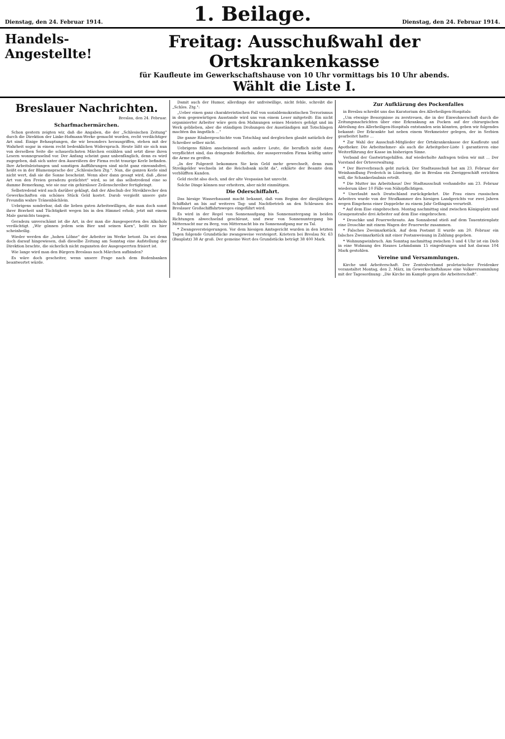Dienstag, den 24. Februar 1914.
1. Beilage.
Dienstag, den 24. Februar 1914.
Handels-Angestellte!
Freitag: Ausschußwahl der Ortskrankenkasse
für Kaufleute im Gewerkschaftshause von 10 Uhr vormittags bis 10 Uhr abends.
Wählt die Liste I.
Breslauer Nachrichten.
Breslau, den 24. Februar.
Scharfmachermärchen.
Schon gestern zeigten wir, daß die Angaben, die der „Schlesischen Zeitung" durch die Direktion der Linke-Hofmann-Werke gemacht worden, recht verdächtiger Art sind. Einige Behauptungen, die wir besonders herausgriffen, stehen mit der Wahrheit sogar in einem recht bedenklichen Widerspruch. Heute läßt sie sich nun von derselben Seite die schauerlichsten Märchen erzählen und setzt diese ihren Lesern wonnegruselnd vor. Der Anfang scheint ganz unbenfänglich, denn es wird zugegeben, daß sich unter den Ausreißern der Firma recht traurige Kerle befinden. Ihre Arbeitsleistungen und sonstigen Aufführungen sind nicht ganz einwandsfrei, heißt es in der Blumensprache der „Schlesischen Ztg.". Nun, die ganzen Kerle sind nicht wert, daß sie die Sonne bescheint. Wenn aber dann gesagt wird, daß „diese Art von den Freien geradezu gezüchtet" wird, so ist das selbstredend eine so dumme Bemerkung, wie sie nur ein gehirnloser Zeilenschreiber fertigbringt.
Selbstredend wird auch darüber geklagt, daß der Abschub der Streikbrecher den Gewerkschaften ein schönes Stück Geld kostet. Darob vergießt unsere gute Freundin wahre Tränenbächlein.
Uebrigens sonderbar, daß die lieben guten Arbeitswilligen, die man doch sonst ihrer Bravheit und Tüchtigkeit wegen bis in den Himmel erhob, jetzt mit einem Male garnichts taugen.
Geradezu unverschämt ist die Art, in der man die Ausgesperrten des Alkohols verdächtigt. „Wir gönnen jedem sein Bier und seinen Korn", heißt es hier scheinheilig.
Wieder werden die „hohen Löhne" der Arbeiter im Werke betont. Da sei denn doch darauf hingewiesen, daß dieselbe Zeitung am Sonntag eine Aufstellung der Direktion brachte, die sicherlich nicht zugunsten der Ausgesperrten frisiert ist.
Wie lange wird man den Bürgern Breslaus noch Märchen aufbinden?
Es wäre doch gescheiter, wenn unsere Frage nach dem Bodenbanken beantwortet würde.
Damit auch der Humor, allerdings der unfreiwillige, nicht fehle, schreibt die „Schles. Ztg.":
„Ueber einen ganz charakteristischen Fall von sozialdemokratischen Terrorismus in dem gegenwärtigen Ausstande wird uns von einem Leser mitgeteilt: Ein nicht organisierter Arbeiter wäre gern den Mahnungen seines Meisters gefolgt und im Werk geblieben, aber die ständigen Drohungen der Ausständigen mit Totschlagen machten ihn ängstlich ..."
Die ganze Räubergeschichte vom Totschlag und dergleichen glaubt natürlich der Schreiber selber nicht.
Uebrigens fühlen anscheinend auch andere Leute, die beruflich nicht dazu verpflichtet sind, das dringende Bedürfnis, der aussperrenden Firma kräftig unter die Arme zu greifen.
„In der Folgezeit bekommen Sie kein Geld mehr gewechselt, denn zum Streikgelder wechseln ist die Reichsbank nicht da", erklärte der Beamte dem verblüfften Kunden.
Geld riecht also doch, und der alte Vespasian hat unrecht.
Solche Dinge können nur erheitern, aber nicht einmütigen.
Die Oderschiffahrt.
Das hiesige Wasserbauamt macht bekannt, daß vom Beginn der diesjährigen Schiffahrt an bis auf weiteres Tag- und Nachtbetrieb an den Schleusen des Breslauer Großschiffahrtsweges eingeführt wird.
Es wird in der Regel von Sonnenaufgang bis Sonnenuntergang in beiden Richtungen abwechselnd geschleust, und zwar von Sonnenuntergang bis Mitternacht nur zu Berg, von Mitternacht bis zu Sonnenaufgang nur zu Tal.
* Zwangsversteigerungen. Vor dem hiesigen Amtsgericht wurden in den letzten Tagen folgende Grundstücke zwangsweise versteigert. Krietern bei Breslau Nr. 63 (Bauplatz) 38 Ar groß. Der gemeine Wert des Grundstücks beträgt 38 400 Mark.
Zur Aufklärung des Pockenfalles
in Breslau schreibt uns das Kuratorium des Allerheiligen-Hospitals:
„Um etwaige Besorgnisse zu zerstreuen, die in der Einwohnerschaft durch die Zeitungsnachrichten über eine Erkrankung an Pocken auf der chirurgischen Abteilung des Allerheiligen-Hospitals entstanden sein könnten, geben wir folgendes bekannt: Der Erkrankte hat neben einem Werkmeister gelegen, der in Serbien gearbeitet hatte ...
* Zur Wahl der Ausschuß-Mitglieder der Ortskrankenkasse der Kaufleute und Apotheker. Die Arbeitnehmer- als auch die Arbeitgeber-Liste 1 garantieren eine Weiterführung der Kasse im bisherigen Sinne.
Verband der Gastwirtsgehilfen. Auf wiederholte Anfragen teilen wir mit ... Der Vorstand der Ortsverwaltung.
* Der Bierverbrauch geht zurück. Der Stadtausschuß hat am 23. Februar der Weinhandlung Frederich in Lüneburg, die in Breslau ein Zweiggeschäft errichten will, die Schankerlaubnis erteilt.
* Die Mutter ins Arbeitshaus! Der Stadtausschuß verhandelte am 23. Februar wiederum über 10 Fälle von Nährpflichtigen.
* Unerlaubt nach Deutschland zurückgekehrt. Die Frau eines russischen Arbeiters wurde von der Strafkammer des hiesigen Landgerichts vor zwei Jahren wegen Eingehens einer Doppelehe zu einem Jahr Gefängnis verurteilt.
* Auf dem Eise eingebrochen. Montag nachmittag sind zwischen Königsplatz und Graupenstraße drei Arbeiter auf dem Eise eingebrochen.
* Droschke und Feuerwehrauto. Am Sonnabend stieß auf dem Tauentzienplatz eine Droschke mit einem Wagen der Feuerwehr zusammen.
* Falsches Zweimarkstück. Auf dem Postamt II wurde am 20. Februar ein falsches Zweimarkstück mit einer Postanweisung in Zahlung gegeben.
* Wohnungseinbruch. Am Sonntag nachmittag zwischen 3 und 4 Uhr ist ein Dieb in eine Wohnung des Hauses Lehmdamm 15 eingedrungen und hat daraus 104 Mark gestohlen.
Vereine und Versammlungen.
Kirche und Arbeiterschaft. Der Zentralverband proletarischer Freidenker veranstaltet Montag, den 2. März, im Gewerkschaftshause eine Volksversammlung mit der Tagesordnung: „Die Kirche im Kampfe gegen die Arbeiterschaft".